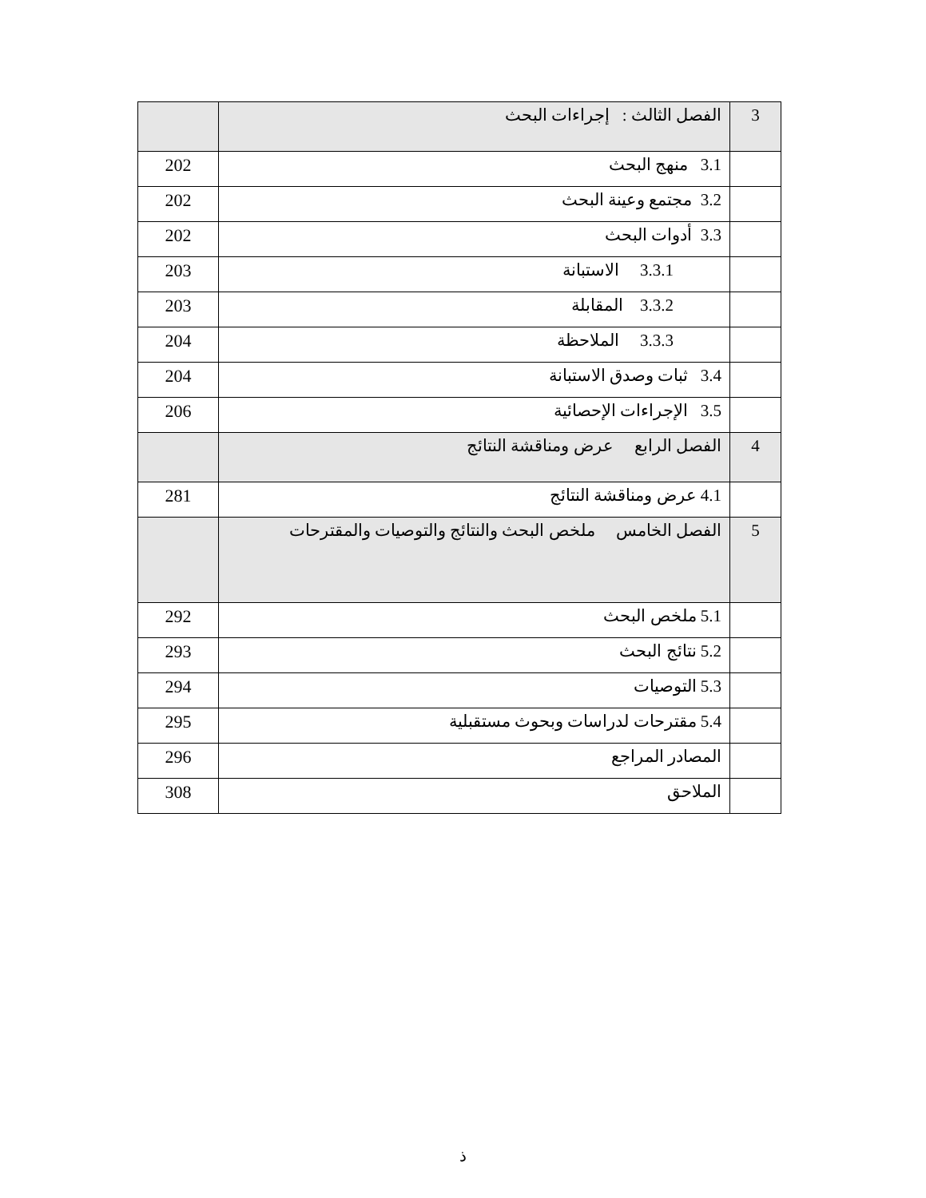| 3 | الفصل الثالث : إجراءات البحث | |
| | 3.1 منهج البحث | 202 |
| | 3.2 مجتمع وعينة البحث | 202 |
| | 3.3 أدوات البحث | 202 |
| | 3.3.1 الاستبانة | 203 |
| | 3.3.2 المقابلة | 203 |
| | 3.3.3 الملاحظة | 204 |
| | 3.4 ثبات وصدق الاستبانة | 204 |
| | 3.5 الإجراءات الإحصائية | 206 |
| 4 | الفصل الرابع عرض ومناقشة النتائج | |
| | 4.1 عرض ومناقشة النتائج | 281 |
| 5 | الفصل الخامس ملخص البحث والنتائج والتوصيات والمقترحات | |
| | 5.1 ملخص البحث | 292 |
| | 5.2 نتائج البحث | 293 |
| | 5.3 التوصيات | 294 |
| | 5.4 مقترحات لدراسات وبحوث مستقبلية | 295 |
| | المصادر المراجع | 296 |
| | الملاحق | 308 |
ذ